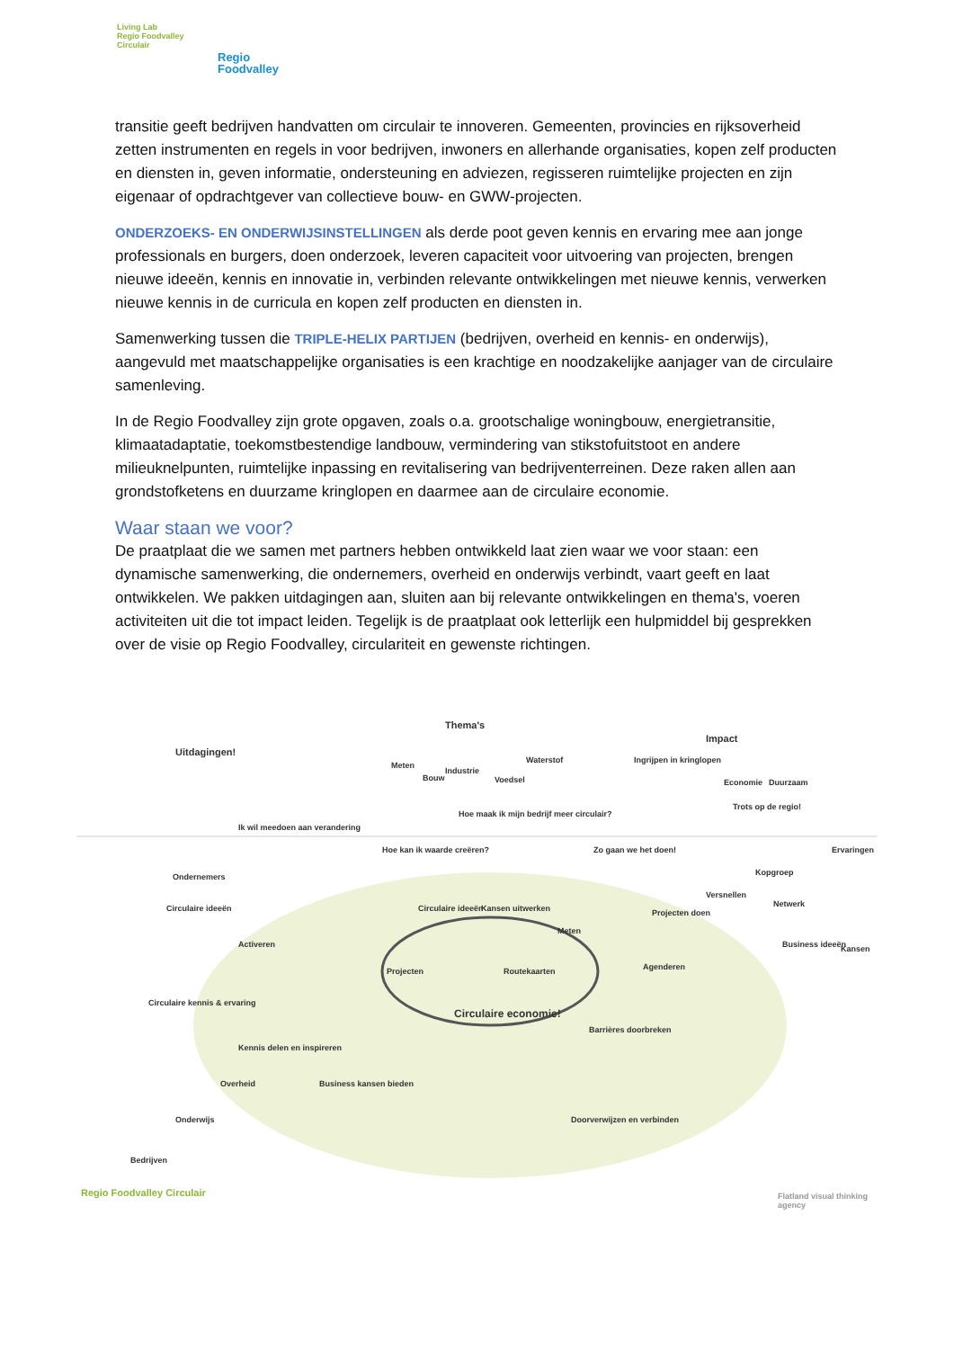Living Lab
Regio Foodvalley
Circulair
Regio
Foodvalley
transitie geeft bedrijven handvatten om circulair te innoveren. Gemeenten, provincies en rijksoverheid zetten instrumenten en regels in voor bedrijven, inwoners en allerhande organisaties, kopen zelf producten en diensten in, geven informatie, ondersteuning en adviezen, regisseren ruimtelijke projecten en zijn eigenaar of opdrachtgever van collectieve bouw- en GWW-projecten.
ONDERZOEKS- EN ONDERWIJSINSTELLINGEN als derde poot geven kennis en ervaring mee aan jonge professionals en burgers, doen onderzoek, leveren capaciteit voor uitvoering van projecten, brengen nieuwe ideeën, kennis en innovatie in, verbinden relevante ontwikkelingen met nieuwe kennis, verwerken nieuwe kennis in de curricula en kopen zelf producten en diensten in.
Samenwerking tussen die TRIPLE-HELIX PARTIJEN (bedrijven, overheid en kennis- en onderwijs), aangevuld met maatschappelijke organisaties is een krachtige en noodzakelijke aanjager van de circulaire samenleving.
In de Regio Foodvalley zijn grote opgaven, zoals o.a. grootschalige woningbouw, energietransitie, klimaatadaptatie, toekomstbestendige landbouw, vermindering van stikstofuitstoot en andere milieuknelpunten, ruimtelijke inpassing en revitalisering van bedrijventerreinen. Deze raken allen aan grondstofketens en duurzame kringlopen en daarmee aan de circulaire economie.
Waar staan we voor?
De praatplaat die we samen met partners hebben ontwikkeld laat zien waar we voor staan: een dynamische samenwerking, die ondernemers, overheid en onderwijs verbindt, vaart geeft en laat ontwikkelen. We pakken uitdagingen aan, sluiten aan bij relevante ontwikkelingen en thema's, voeren activiteiten uit die tot impact leiden. Tegelijk is de praatplaat ook letterlijk een hulpmiddel bij gesprekken over de visie op Regio Foodvalley, circulariteit en gewenste richtingen.
Thema's
Uitdagingen!
Impact
Meten
Bouw
Industrie
Voedsel
Waterstof Ingrijpen in kringlopen
Economie Duurzaam
Trots op de regio!
Ondernemers
Circulaire ideeën
Ik wil meedoen aan verandering
Hoe kan ik waarde creëren?
Hoe maak ik mijn bedrijf meer circulair?
Zo gaan we het doen!
Circulaire ideeën Kansen uitwerken
Meten
Activeren
Projecten doen
Versnellen
Kopgroep
Ervaringen
Netwerk
Projecten Routekaarten Agenderen
Business ideeën Kansen
Circulaire kennis & ervaring
Circulaire economie!
Barrières doorbreken
Kennis delen en inspireren
Business kansen bieden Overheid
Onderwijs Doorverwijzen en verbinden
Bedrijven
Regio Foodvalley Circulair Flatland visual thinking agency